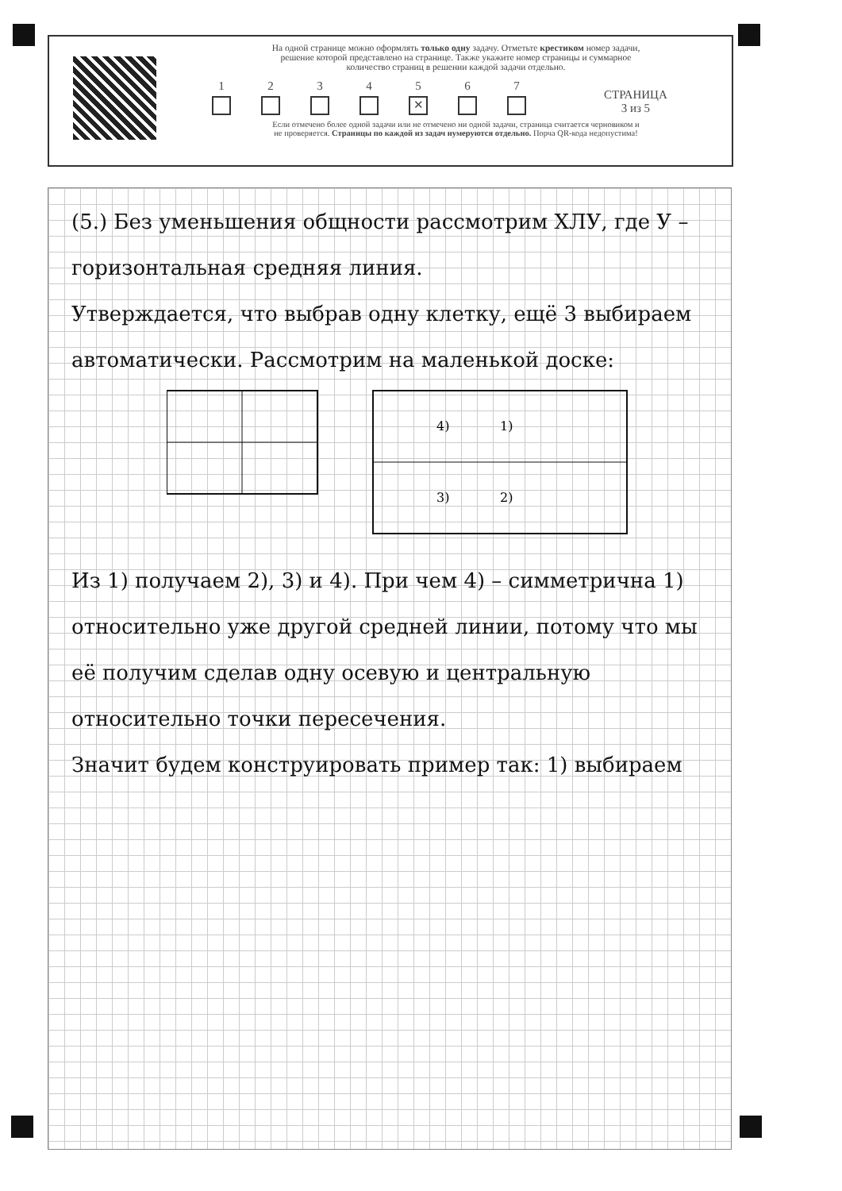На одной странице можно оформлять только одну задачу. Отметьте крестиком номер задачи,
решение которой представлено на странице. Также укажите номер страницы и суммарное
количество страниц в решении каждой задачи отдельно.
1
2
3
4
5
✕
6
7
СТРАНИЦА
3 из 5
Если отмечено более одной задачи или не отмечено ни одной задачи, страница считается черновиком и
не проверяется. Страницы по каждой из задач нумеруются отдельно. Порча QR-кода недопустима!
(5.) Без уменьшения общности рассмотрим ХЛУ, где У – горизонтальная средняя линия.
Утверждается, что выбрав одну клетку, ещё 3 выбираем автоматически. Рассмотрим на маленькой доске:
1)
2)
3)
4)
Из 1) получаем 2), 3) и 4). При чем 4) – симметрична 1) относительно уже другой средней линии, потому что мы её получим сделав одну осевую и центральную относительно точки пересечения.
Значит будем конструировать пример так: 1) выбираем